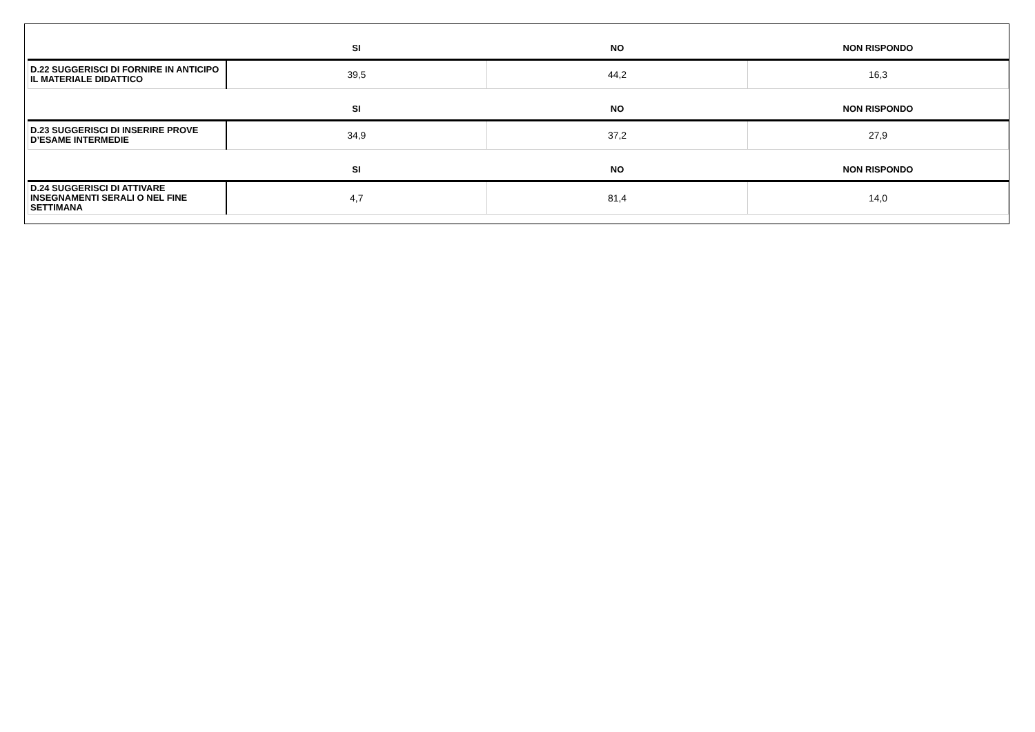| | SI | NO | NON RISPONDO |
| --- | --- | --- | --- |
| D.22 SUGGERISCI DI FORNIRE IN ANTICIPO IL MATERIALE DIDATTICO | 39,5 | 44,2 | 16,3 |
| | SI | NO | NON RISPONDO |
| --- | --- | --- | --- |
| D.23 SUGGERISCI DI INSERIRE PROVE D’ESAME INTERMEDIE | 34,9 | 37,2 | 27,9 |
| | SI | NO | NON RISPONDO |
| --- | --- | --- | --- |
| D.24 SUGGERISCI DI ATTIVARE INSEGNAMENTI SERALI O NEL FINE SETTIMANA | 4,7 | 81,4 | 14,0 |